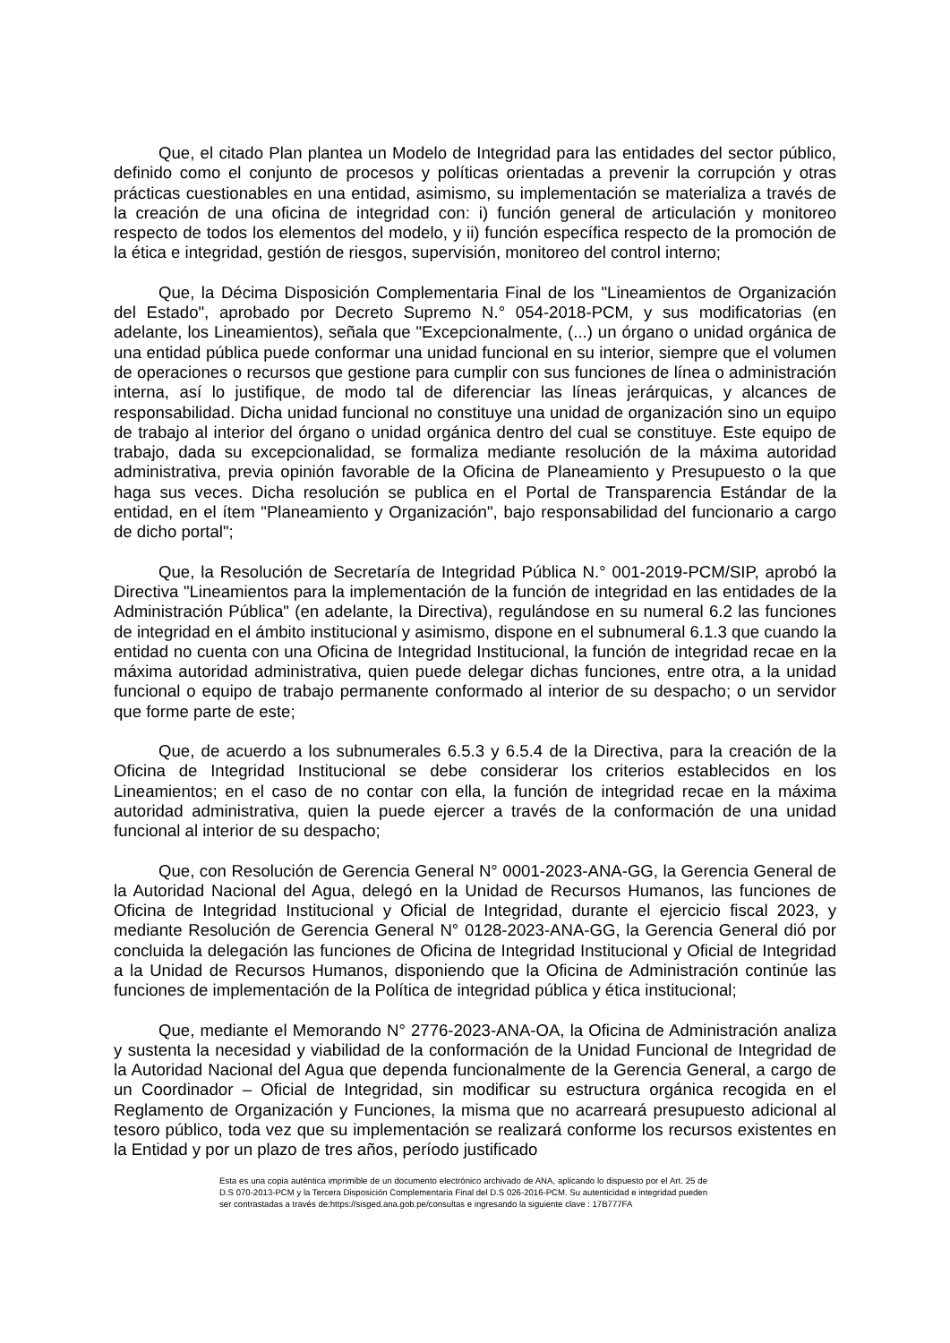Que, el citado Plan plantea un Modelo de Integridad para las entidades del sector público, definido como el conjunto de procesos y políticas orientadas a prevenir la corrupción y otras prácticas cuestionables en una entidad, asimismo, su implementación se materializa a través de la creación de una oficina de integridad con: i) función general de articulación y monitoreo respecto de todos los elementos del modelo, y ii) función específica respecto de la promoción de la ética e integridad, gestión de riesgos, supervisión, monitoreo del control interno;
Que, la Décima Disposición Complementaria Final de los "Lineamientos de Organización del Estado", aprobado por Decreto Supremo N.° 054-2018-PCM, y sus modificatorias (en adelante, los Lineamientos), señala que "Excepcionalmente, (...) un órgano o unidad orgánica de una entidad pública puede conformar una unidad funcional en su interior, siempre que el volumen de operaciones o recursos que gestione para cumplir con sus funciones de línea o administración interna, así lo justifique, de modo tal de diferenciar las líneas jerárquicas, y alcances de responsabilidad. Dicha unidad funcional no constituye una unidad de organización sino un equipo de trabajo al interior del órgano o unidad orgánica dentro del cual se constituye. Este equipo de trabajo, dada su excepcionalidad, se formaliza mediante resolución de la máxima autoridad administrativa, previa opinión favorable de la Oficina de Planeamiento y Presupuesto o la que haga sus veces. Dicha resolución se publica en el Portal de Transparencia Estándar de la entidad, en el ítem "Planeamiento y Organización", bajo responsabilidad del funcionario a cargo de dicho portal";
Que, la Resolución de Secretaría de Integridad Pública N.° 001-2019-PCM/SIP, aprobó la Directiva "Lineamientos para la implementación de la función de integridad en las entidades de la Administración Pública" (en adelante, la Directiva), regulándose en su numeral 6.2 las funciones de integridad en el ámbito institucional y asimismo, dispone en el subnumeral 6.1.3 que cuando la entidad no cuenta con una Oficina de Integridad Institucional, la función de integridad recae en la máxima autoridad administrativa, quien puede delegar dichas funciones, entre otra, a la unidad funcional o equipo de trabajo permanente conformado al interior de su despacho; o un servidor que forme parte de este;
Que, de acuerdo a los subnumerales 6.5.3 y 6.5.4 de la Directiva, para la creación de la Oficina de Integridad Institucional se debe considerar los criterios establecidos en los Lineamientos; en el caso de no contar con ella, la función de integridad recae en la máxima autoridad administrativa, quien la puede ejercer a través de la conformación de una unidad funcional al interior de su despacho;
Que, con Resolución de Gerencia General N° 0001-2023-ANA-GG, la Gerencia General de la Autoridad Nacional del Agua, delegó en la Unidad de Recursos Humanos, las funciones de Oficina de Integridad Institucional y Oficial de Integridad, durante el ejercicio fiscal 2023, y mediante Resolución de Gerencia General N° 0128-2023-ANA-GG, la Gerencia General dió por concluida la delegación las funciones de Oficina de Integridad Institucional y Oficial de Integridad a la Unidad de Recursos Humanos, disponiendo que la Oficina de Administración continúe las funciones de implementación de la Política de integridad pública y ética institucional;
Que, mediante el Memorando N° 2776-2023-ANA-OA, la Oficina de Administración analiza y sustenta la necesidad y viabilidad de la conformación de la Unidad Funcional de Integridad de la Autoridad Nacional del Agua que dependa funcionalmente de la Gerencia General, a cargo de un Coordinador – Oficial de Integridad, sin modificar su estructura orgánica recogida en el Reglamento de Organización y Funciones, la misma que no acarreará presupuesto adicional al tesoro público, toda vez que su implementación se realizará conforme los recursos existentes en la Entidad y por un plazo de tres años, período justificado
Esta es una copia auténtica imprimible de un documento electrónico archivado de ANA, aplicando lo dispuesto por el Art. 25 de D.S 070-2013-PCM y la Tercera Disposición Complementaria Final del D.S 026-2016-PCM. Su autenticidad e integridad pueden ser contrastadas a través de:https://sisged.ana.gob.pe/consultas e ingresando la siguiente clave : 17B777FA